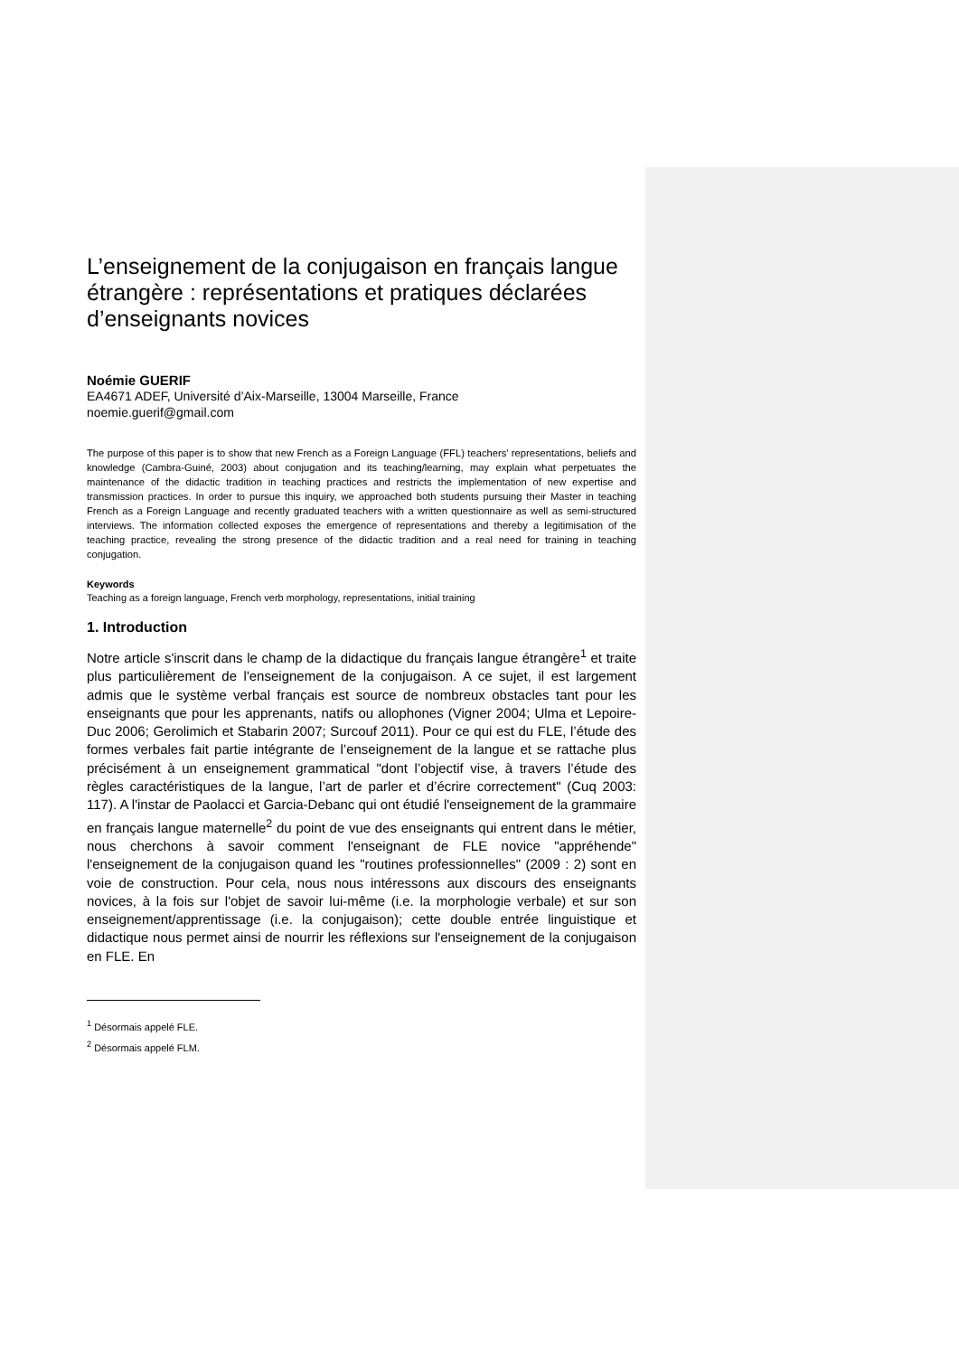L’enseignement de la conjugaison en français langue étrangère : représentations et pratiques déclarées d’enseignants novices
Noémie GUERIF
EA4671 ADEF, Université d’Aix-Marseille, 13004 Marseille, France
noemie.guerif@gmail.com
The purpose of this paper is to show that new French as a Foreign Language (FFL) teachers’ representations, beliefs and knowledge (Cambra-Guiné, 2003) about conjugation and its teaching/learning, may explain what perpetuates the maintenance of the didactic tradition in teaching practices and restricts the implementation of new expertise and transmission practices. In order to pursue this inquiry, we approached both students pursuing their Master in teaching French as a Foreign Language and recently graduated teachers with a written questionnaire as well as semi-structured interviews. The information collected exposes the emergence of representations and thereby a legitimisation of the teaching practice, revealing the strong presence of the didactic tradition and a real need for training in teaching conjugation.
Keywords
Teaching as a foreign language, French verb morphology, representations, initial training
1. Introduction
Notre article s'inscrit dans le champ de la didactique du français langue étrangère<sup>1</sup> et traite plus particulièrement de l'enseignement de la conjugaison. A ce sujet, il est largement admis que le système verbal français est source de nombreux obstacles tant pour les enseignants que pour les apprenants, natifs ou allophones (Vigner 2004; Ulma et Lepoire-Duc 2006; Gerolimich et Stabarin 2007; Surcouf 2011). Pour ce qui est du FLE, l’étude des formes verbales fait partie intégrante de l’enseignement de la langue et se rattache plus précisément à un enseignement grammatical "dont l’objectif vise, à travers l’étude des règles caractéristiques de la langue, l’art de parler et d’écrire correctement" (Cuq 2003: 117). A l'instar de Paolacci et Garcia-Debanc qui ont étudié l'enseignement de la grammaire en français langue maternelle<sup>2</sup> du point de vue des enseignants qui entrent dans le métier, nous cherchons à savoir comment l'enseignant de FLE novice "appréhende" l'enseignement de la conjugaison quand les "routines professionnelles" (2009 : 2) sont en voie de construction. Pour cela, nous nous intéressons aux discours des enseignants novices, à la fois sur l'objet de savoir lui-même (i.e. la morphologie verbale) et sur son enseignement/apprentissage (i.e. la conjugaison); cette double entrée linguistique et didactique nous permet ainsi de nourrir les réflexions sur l'enseignement de la conjugaison en FLE. En
<sup>1</sup> Désormais appelé FLE.
<sup>2</sup> Désormais appelé FLM.